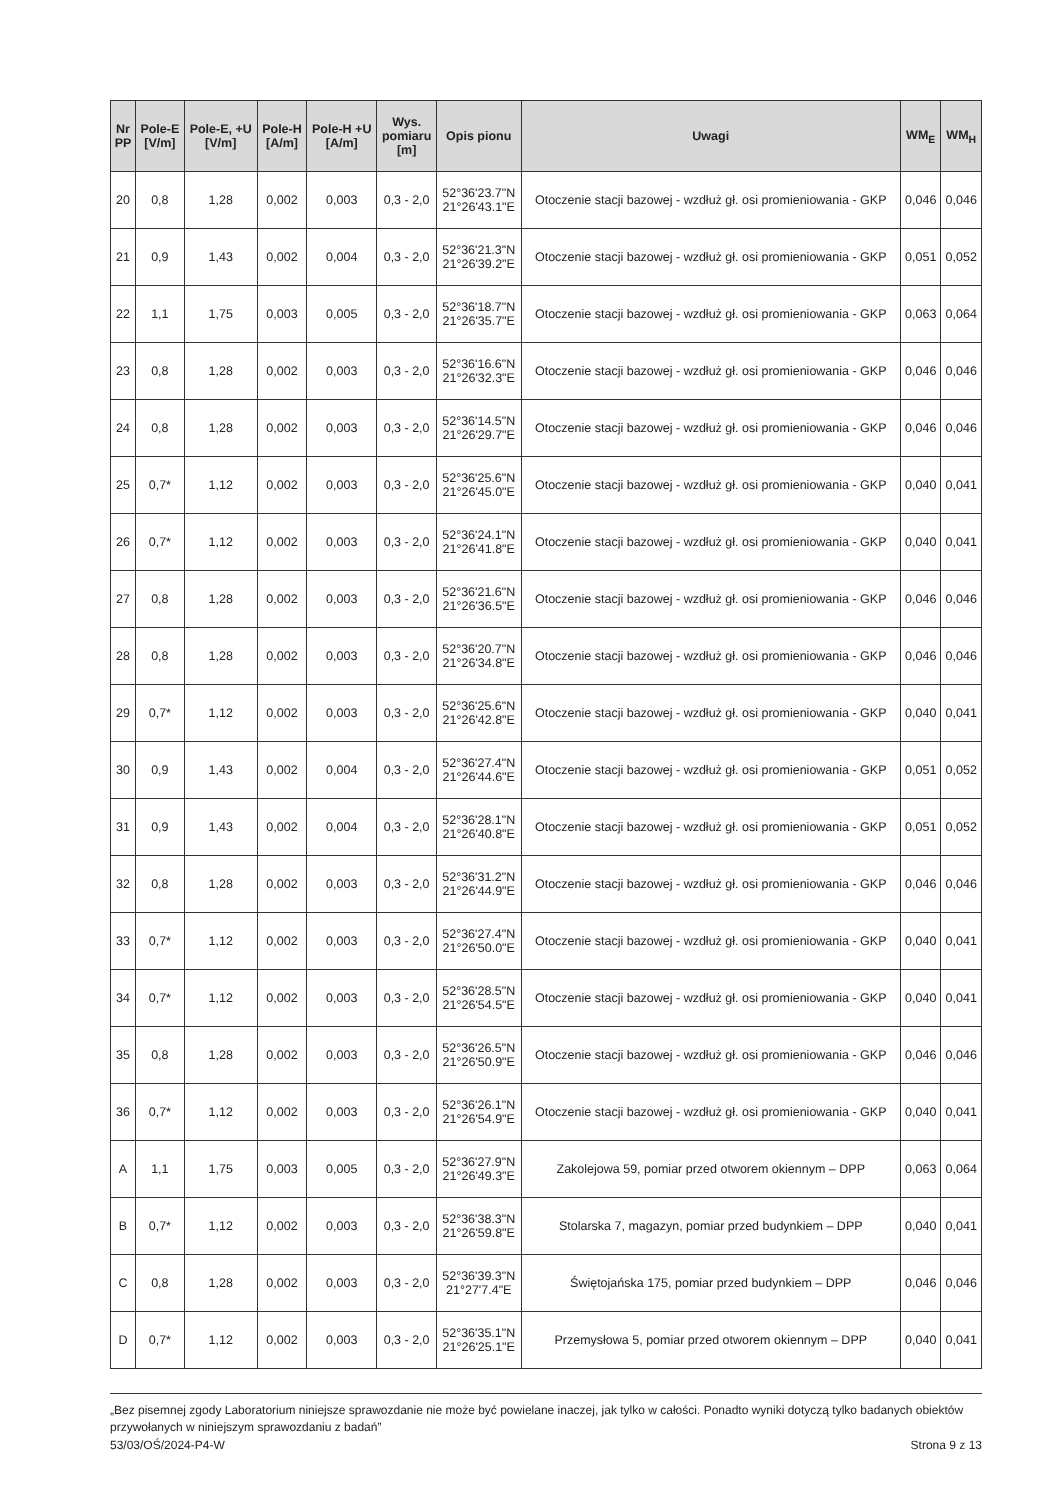| Nr PP | Pole-E [V/m] | Pole-E, +U [V/m] | Pole-H [A/m] | Pole-H +U [A/m] | Wys. pomiaru [m] | Opis pionu | Uwagi | WM<sub>E</sub> | WM<sub>H</sub> |
| --- | --- | --- | --- | --- | --- | --- | --- | --- | --- |
| 20 | 0,8 | 1,28 | 0,002 | 0,003 | 0,3 - 2,0 | 52°36'23.7"N 21°26'43.1"E | Otoczenie stacji bazowej - wzdłuż gł. osi promieniowania - GKP | 0,046 | 0,046 |
| 21 | 0,9 | 1,43 | 0,002 | 0,004 | 0,3 - 2,0 | 52°36'21.3"N 21°26'39.2"E | Otoczenie stacji bazowej - wzdłuż gł. osi promieniowania - GKP | 0,051 | 0,052 |
| 22 | 1,1 | 1,75 | 0,003 | 0,005 | 0,3 - 2,0 | 52°36'18.7"N 21°26'35.7"E | Otoczenie stacji bazowej - wzdłuż gł. osi promieniowania - GKP | 0,063 | 0,064 |
| 23 | 0,8 | 1,28 | 0,002 | 0,003 | 0,3 - 2,0 | 52°36'16.6"N 21°26'32.3"E | Otoczenie stacji bazowej - wzdłuż gł. osi promieniowania - GKP | 0,046 | 0,046 |
| 24 | 0,8 | 1,28 | 0,002 | 0,003 | 0,3 - 2,0 | 52°36'14.5"N 21°26'29.7"E | Otoczenie stacji bazowej - wzdłuż gł. osi promieniowania - GKP | 0,046 | 0,046 |
| 25 | 0,7* | 1,12 | 0,002 | 0,003 | 0,3 - 2,0 | 52°36'25.6"N 21°26'45.0"E | Otoczenie stacji bazowej - wzdłuż gł. osi promieniowania - GKP | 0,040 | 0,041 |
| 26 | 0,7* | 1,12 | 0,002 | 0,003 | 0,3 - 2,0 | 52°36'24.1"N 21°26'41.8"E | Otoczenie stacji bazowej - wzdłuż gł. osi promieniowania - GKP | 0,040 | 0,041 |
| 27 | 0,8 | 1,28 | 0,002 | 0,003 | 0,3 - 2,0 | 52°36'21.6"N 21°26'36.5"E | Otoczenie stacji bazowej - wzdłuż gł. osi promieniowania - GKP | 0,046 | 0,046 |
| 28 | 0,8 | 1,28 | 0,002 | 0,003 | 0,3 - 2,0 | 52°36'20.7"N 21°26'34.8"E | Otoczenie stacji bazowej - wzdłuż gł. osi promieniowania - GKP | 0,046 | 0,046 |
| 29 | 0,7* | 1,12 | 0,002 | 0,003 | 0,3 - 2,0 | 52°36'25.6"N 21°26'42.8"E | Otoczenie stacji bazowej - wzdłuż gł. osi promieniowania - GKP | 0,040 | 0,041 |
| 30 | 0,9 | 1,43 | 0,002 | 0,004 | 0,3 - 2,0 | 52°36'27.4"N 21°26'44.6"E | Otoczenie stacji bazowej - wzdłuż gł. osi promieniowania - GKP | 0,051 | 0,052 |
| 31 | 0,9 | 1,43 | 0,002 | 0,004 | 0,3 - 2,0 | 52°36'28.1"N 21°26'40.8"E | Otoczenie stacji bazowej - wzdłuż gł. osi promieniowania - GKP | 0,051 | 0,052 |
| 32 | 0,8 | 1,28 | 0,002 | 0,003 | 0,3 - 2,0 | 52°36'31.2"N 21°26'44.9"E | Otoczenie stacji bazowej - wzdłuż gł. osi promieniowania - GKP | 0,046 | 0,046 |
| 33 | 0,7* | 1,12 | 0,002 | 0,003 | 0,3 - 2,0 | 52°36'27.4"N 21°26'50.0"E | Otoczenie stacji bazowej - wzdłuż gł. osi promieniowania - GKP | 0,040 | 0,041 |
| 34 | 0,7* | 1,12 | 0,002 | 0,003 | 0,3 - 2,0 | 52°36'28.5"N 21°26'54.5"E | Otoczenie stacji bazowej - wzdłuż gł. osi promieniowania - GKP | 0,040 | 0,041 |
| 35 | 0,8 | 1,28 | 0,002 | 0,003 | 0,3 - 2,0 | 52°36'26.5"N 21°26'50.9"E | Otoczenie stacji bazowej - wzdłuż gł. osi promieniowania - GKP | 0,046 | 0,046 |
| 36 | 0,7* | 1,12 | 0,002 | 0,003 | 0,3 - 2,0 | 52°36'26.1"N 21°26'54.9"E | Otoczenie stacji bazowej - wzdłuż gł. osi promieniowania - GKP | 0,040 | 0,041 |
| A | 1,1 | 1,75 | 0,003 | 0,005 | 0,3 - 2,0 | 52°36'27.9"N 21°26'49.3"E | Zakolejowa 59, pomiar przed otworem okiennym – DPP | 0,063 | 0,064 |
| B | 0,7* | 1,12 | 0,002 | 0,003 | 0,3 - 2,0 | 52°36'38.3"N 21°26'59.8"E | Stolarska 7, magazyn, pomiar przed budynkiem – DPP | 0,040 | 0,041 |
| C | 0,8 | 1,28 | 0,002 | 0,003 | 0,3 - 2,0 | 52°36'39.3"N 21°27'7.4"E | Świętojańska 175, pomiar przed budynkiem – DPP | 0,046 | 0,046 |
| D | 0,7* | 1,12 | 0,002 | 0,003 | 0,3 - 2,0 | 52°36'35.1"N 21°26'25.1"E | Przemysłowa 5, pomiar przed otworem okiennym – DPP | 0,040 | 0,041 |
„Bez pisemnej zgody Laboratorium niniejsze sprawozdanie nie może być powielane inaczej, jak tylko w całości. Ponadto wyniki dotyczą tylko badanych obiektów przywołanych w niniejszym sprawozdaniu z badań”
53/03/OŚ/2024-P4-W Strona 9 z 13